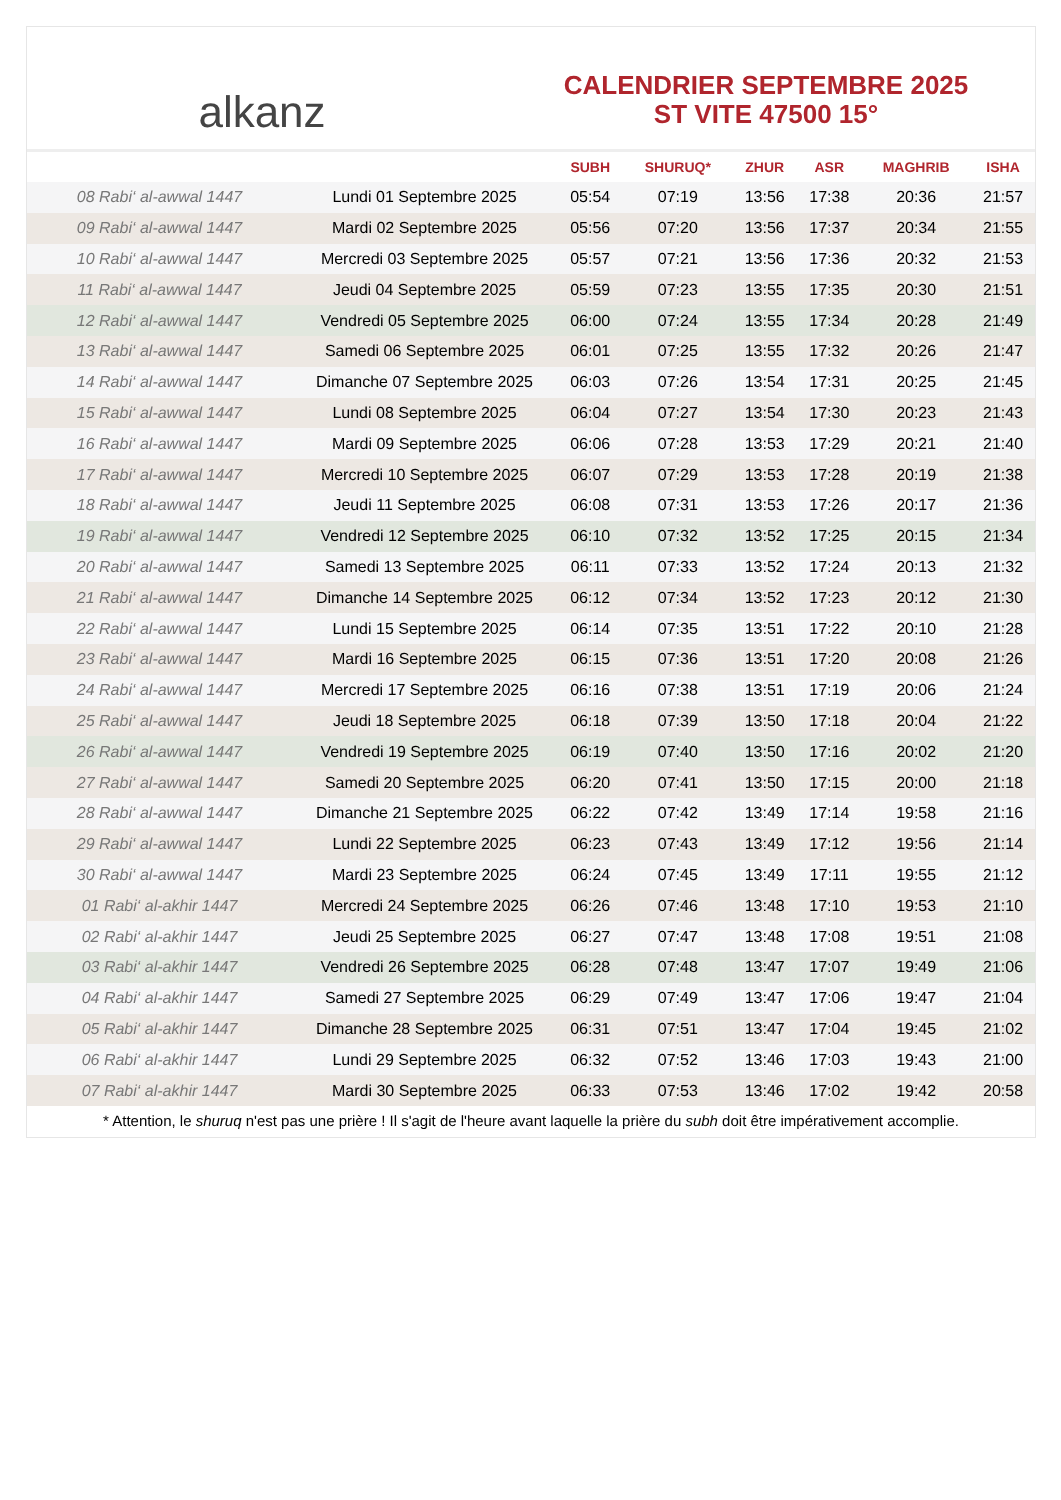alkanz
CALENDRIER SEPTEMBRE 2025
ST VITE 47500 15°
| | | SUBH | SHURUQ* | ZHUR | ASR | MAGHRIB | ISHA |
| --- | --- | --- | --- | --- | --- | --- | --- |
| 08 Rabi‘ al-awwal 1447 | Lundi 01 Septembre 2025 | 05:54 | 07:19 | 13:56 | 17:38 | 20:36 | 21:57 |
| 09 Rabi‘ al-awwal 1447 | Mardi 02 Septembre 2025 | 05:56 | 07:20 | 13:56 | 17:37 | 20:34 | 21:55 |
| 10 Rabi‘ al-awwal 1447 | Mercredi 03 Septembre 2025 | 05:57 | 07:21 | 13:56 | 17:36 | 20:32 | 21:53 |
| 11 Rabi‘ al-awwal 1447 | Jeudi 04 Septembre 2025 | 05:59 | 07:23 | 13:55 | 17:35 | 20:30 | 21:51 |
| 12 Rabi‘ al-awwal 1447 | Vendredi 05 Septembre 2025 | 06:00 | 07:24 | 13:55 | 17:34 | 20:28 | 21:49 |
| 13 Rabi‘ al-awwal 1447 | Samedi 06 Septembre 2025 | 06:01 | 07:25 | 13:55 | 17:32 | 20:26 | 21:47 |
| 14 Rabi‘ al-awwal 1447 | Dimanche 07 Septembre 2025 | 06:03 | 07:26 | 13:54 | 17:31 | 20:25 | 21:45 |
| 15 Rabi‘ al-awwal 1447 | Lundi 08 Septembre 2025 | 06:04 | 07:27 | 13:54 | 17:30 | 20:23 | 21:43 |
| 16 Rabi‘ al-awwal 1447 | Mardi 09 Septembre 2025 | 06:06 | 07:28 | 13:53 | 17:29 | 20:21 | 21:40 |
| 17 Rabi‘ al-awwal 1447 | Mercredi 10 Septembre 2025 | 06:07 | 07:29 | 13:53 | 17:28 | 20:19 | 21:38 |
| 18 Rabi‘ al-awwal 1447 | Jeudi 11 Septembre 2025 | 06:08 | 07:31 | 13:53 | 17:26 | 20:17 | 21:36 |
| 19 Rabi‘ al-awwal 1447 | Vendredi 12 Septembre 2025 | 06:10 | 07:32 | 13:52 | 17:25 | 20:15 | 21:34 |
| 20 Rabi‘ al-awwal 1447 | Samedi 13 Septembre 2025 | 06:11 | 07:33 | 13:52 | 17:24 | 20:13 | 21:32 |
| 21 Rabi‘ al-awwal 1447 | Dimanche 14 Septembre 2025 | 06:12 | 07:34 | 13:52 | 17:23 | 20:12 | 21:30 |
| 22 Rabi‘ al-awwal 1447 | Lundi 15 Septembre 2025 | 06:14 | 07:35 | 13:51 | 17:22 | 20:10 | 21:28 |
| 23 Rabi‘ al-awwal 1447 | Mardi 16 Septembre 2025 | 06:15 | 07:36 | 13:51 | 17:20 | 20:08 | 21:26 |
| 24 Rabi‘ al-awwal 1447 | Mercredi 17 Septembre 2025 | 06:16 | 07:38 | 13:51 | 17:19 | 20:06 | 21:24 |
| 25 Rabi‘ al-awwal 1447 | Jeudi 18 Septembre 2025 | 06:18 | 07:39 | 13:50 | 17:18 | 20:04 | 21:22 |
| 26 Rabi‘ al-awwal 1447 | Vendredi 19 Septembre 2025 | 06:19 | 07:40 | 13:50 | 17:16 | 20:02 | 21:20 |
| 27 Rabi‘ al-awwal 1447 | Samedi 20 Septembre 2025 | 06:20 | 07:41 | 13:50 | 17:15 | 20:00 | 21:18 |
| 28 Rabi‘ al-awwal 1447 | Dimanche 21 Septembre 2025 | 06:22 | 07:42 | 13:49 | 17:14 | 19:58 | 21:16 |
| 29 Rabi‘ al-awwal 1447 | Lundi 22 Septembre 2025 | 06:23 | 07:43 | 13:49 | 17:12 | 19:56 | 21:14 |
| 30 Rabi‘ al-awwal 1447 | Mardi 23 Septembre 2025 | 06:24 | 07:45 | 13:49 | 17:11 | 19:55 | 21:12 |
| 01 Rabi‘ al-akhir 1447 | Mercredi 24 Septembre 2025 | 06:26 | 07:46 | 13:48 | 17:10 | 19:53 | 21:10 |
| 02 Rabi‘ al-akhir 1447 | Jeudi 25 Septembre 2025 | 06:27 | 07:47 | 13:48 | 17:08 | 19:51 | 21:08 |
| 03 Rabi‘ al-akhir 1447 | Vendredi 26 Septembre 2025 | 06:28 | 07:48 | 13:47 | 17:07 | 19:49 | 21:06 |
| 04 Rabi‘ al-akhir 1447 | Samedi 27 Septembre 2025 | 06:29 | 07:49 | 13:47 | 17:06 | 19:47 | 21:04 |
| 05 Rabi‘ al-akhir 1447 | Dimanche 28 Septembre 2025 | 06:31 | 07:51 | 13:47 | 17:04 | 19:45 | 21:02 |
| 06 Rabi‘ al-akhir 1447 | Lundi 29 Septembre 2025 | 06:32 | 07:52 | 13:46 | 17:03 | 19:43 | 21:00 |
| 07 Rabi‘ al-akhir 1447 | Mardi 30 Septembre 2025 | 06:33 | 07:53 | 13:46 | 17:02 | 19:42 | 20:58 |
* Attention, le shuruq n'est pas une prière ! Il s'agit de l'heure avant laquelle la prière du subh doit être impérativement accomplie.